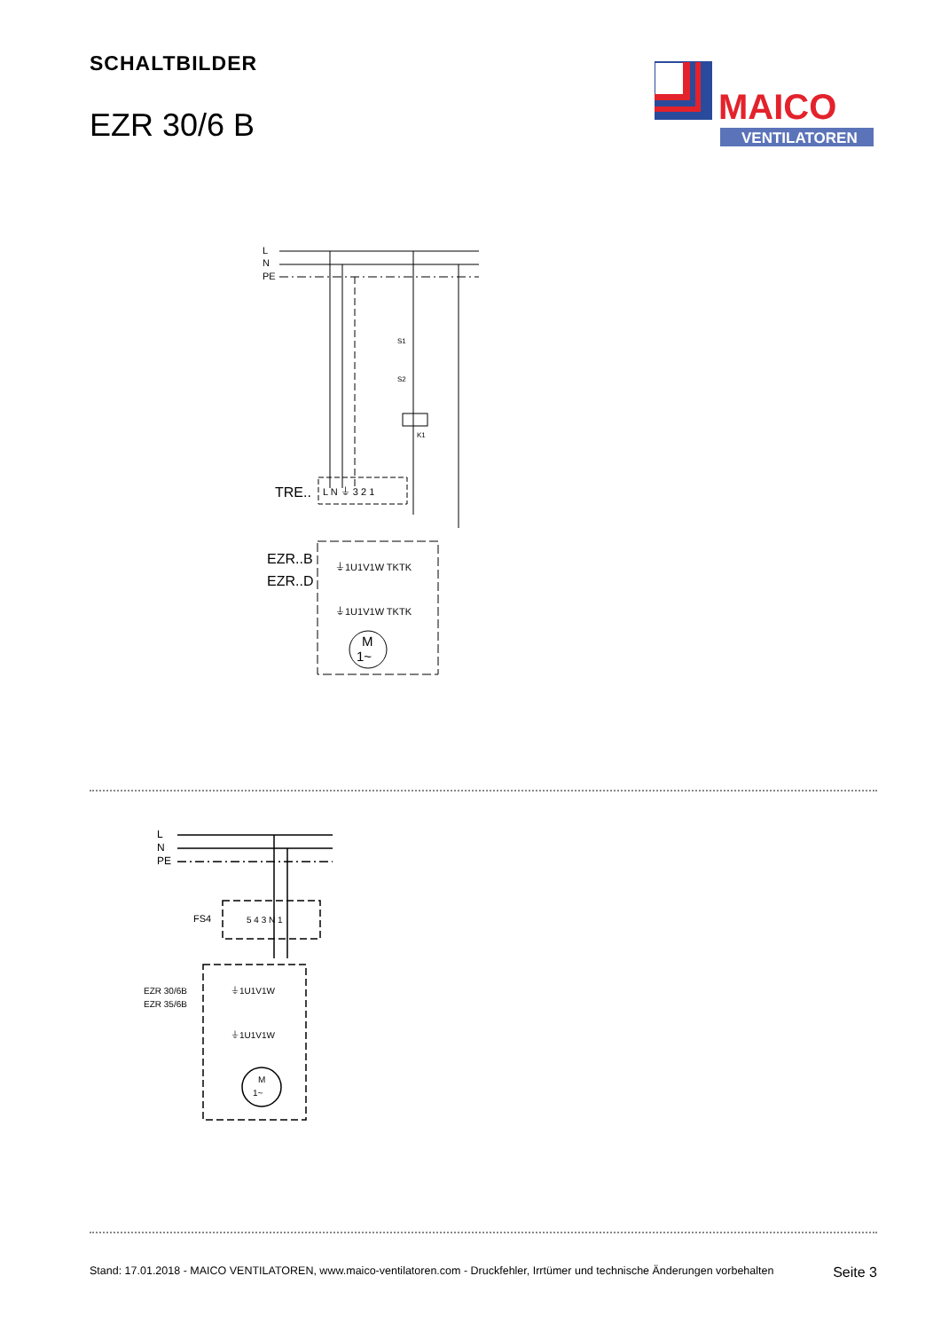SCHALTBILDER
EZR 30/6 B
MAICO
VENTILATOREN
L
N
PE
K1
S1
S2
TRE..
L N ⏚ 3 2 1
EZR..B
EZR..D
⏚1U1V1W TKTK
⏚1U1V1W TKTK
M
1~
L
N
PE
FS4
5 4 3 N 1
EZR 30/6B
EZR 35/6B
⏚1U1V1W
⏚1U1V1W
M
1~
Stand: 17.01.2018 - MAICO VENTILATOREN, www.maico-ventilatoren.com - Druckfehler, Irrtümer und technische Änderungen vorbehalten Seite 3